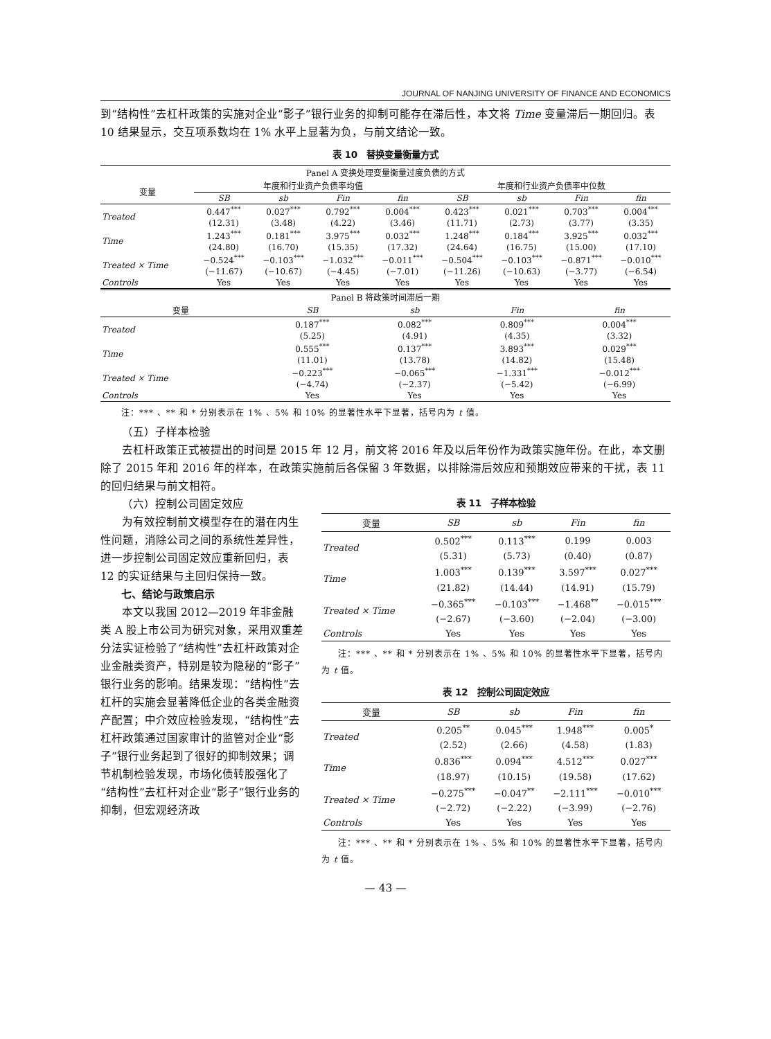JOURNAL OF NANJING UNIVERSITY OF FINANCE AND ECONOMICS
到“结构性”去杠杆政策的实施对企业“影子”银行业务的抑制可能存在滞后性，本文将 Time 变量滞后一期回归。表 10 结果显示，交互项系数均在 1% 水平上显著为负，与前文结论一致。
表 10　替换变量衡量方式
| Panel A 变换处理变量衡量过度负债的方式 | | | | | | | | |
| 变量 | 年度和行业资产负债率均值 | | | | 年度和行业资产负债率中位数 | | | |
| | SB | sb | Fin | fin | SB | sb | Fin | fin |
| Treated | 0.447<sup>***</sup> | 0.027<sup>***</sup> | 0.792<sup>***</sup> | 0.004<sup>***</sup> | 0.423<sup>***</sup> | 0.021<sup>***</sup> | 0.703<sup>***</sup> | 0.004<sup>***</sup> |
| | (12.31) | (3.48) | (4.22) | (3.46) | (11.71) | (2.73) | (3.77) | (3.35) |
| Time | 1.243<sup>***</sup> | 0.181<sup>***</sup> | 3.975<sup>***</sup> | 0.032<sup>***</sup> | 1.248<sup>***</sup> | 0.184<sup>***</sup> | 3.925<sup>***</sup> | 0.032<sup>***</sup> |
| | (24.80) | (16.70) | (15.35) | (17.32) | (24.64) | (16.75) | (15.00) | (17.10) |
| Treated × Time | −0.524<sup>***</sup> | −0.103<sup>***</sup> | −1.032<sup>***</sup> | −0.011<sup>***</sup> | −0.504<sup>***</sup> | −0.103<sup>***</sup> | −0.871<sup>***</sup> | −0.010<sup>***</sup> |
| | (−11.67) | (−10.67) | (−4.45) | (−7.01) | (−11.26) | (−10.63) | (−3.77) | (−6.54) |
| Controls | Yes | Yes | Yes | Yes | Yes | Yes | Yes | Yes |
| Panel B 将政策时间滞后一期 | | | | |
| 变量 | SB | sb | Fin | fin |
| Treated | 0.187<sup>***</sup> | 0.082<sup>***</sup> | 0.809<sup>***</sup> | 0.004<sup>***</sup> |
| | (5.25) | (4.91) | (4.35) | (3.32) |
| Time | 0.555<sup>***</sup> | 0.137<sup>***</sup> | 3.893<sup>***</sup> | 0.029<sup>***</sup> |
| | (11.01) | (13.78) | (14.82) | (15.48) |
| Treated × Time | −0.223<sup>***</sup> | −0.065<sup>***</sup> | −1.331<sup>***</sup> | −0.012<sup>***</sup> |
| | (−4.74) | (−2.37) | (−5.42) | (−6.99) |
| Controls | Yes | Yes | Yes | Yes |
注：*** 、** 和 * 分别表示在 1% 、5% 和 10% 的显著性水平下显著，括号内为 t 值。
（五）子样本检验
去杠杆政策正式被提出的时间是 2015 年 12 月，前文将 2016 年及以后年份作为政策实施年份。在此，本文删除了 2015 年和 2016 年的样本，在政策实施前后各保留 3 年数据，以排除滞后效应和预期效应带来的干扰，表 11 的回归结果与前文相符。
（六）控制公司固定效应
为有效控制前文模型存在的潜在内生性问题，消除公司之间的系统性差异性，进一步控制公司固定效应重新回归，表 12 的实证结果与主回归保持一致。
七、结论与政策启示
本文以我国 2012—2019 年非金融类 A 股上市公司为研究对象，采用双重差分法实证检验了“结构性”去杠杆政策对企业金融类资产，特别是较为隐秘的“影子”银行业务的影响。结果发现：“结构性”去杠杆的实施会显著降低企业的各类金融资产配置；中介效应检验发现，“结构性”去杠杆政策通过国家审计的监管对企业“影子”银行业务起到了很好的抑制效果；调节机制检验发现，市场化债转股强化了“结构性”去杠杆对企业“影子”银行业务的抑制，但宏观经济政
表 11　子样本检验
| 变量 | SB | sb | Fin | fin |
| Treated | 0.502<sup>***</sup> | 0.113<sup>***</sup> | 0.199 | 0.003 |
| | (5.31) | (5.73) | (0.40) | (0.87) |
| Time | 1.003<sup>***</sup> | 0.139<sup>***</sup> | 3.597<sup>***</sup> | 0.027<sup>***</sup> |
| | (21.82) | (14.44) | (14.91) | (15.79) |
| Treated × Time | −0.365<sup>***</sup> | −0.103<sup>***</sup> | −1.468<sup>**</sup> | −0.015<sup>***</sup> |
| | (−2.67) | (−3.60) | (−2.04) | (−3.00) |
| Controls | Yes | Yes | Yes | Yes |
注：*** 、** 和 * 分别表示在 1% 、5% 和 10% 的显著性水平下显著，括号内为 t 值。
表 12　控制公司固定效应
| 变量 | SB | sb | Fin | fin |
| Treated | 0.205<sup>**</sup> | 0.045<sup>***</sup> | 1.948<sup>***</sup> | 0.005<sup>*</sup> |
| | (2.52) | (2.66) | (4.58) | (1.83) |
| Time | 0.836<sup>***</sup> | 0.094<sup>***</sup> | 4.512<sup>***</sup> | 0.027<sup>***</sup> |
| | (18.97) | (10.15) | (19.58) | (17.62) |
| Treated × Time | −0.275<sup>***</sup> | −0.047<sup>**</sup> | −2.111<sup>***</sup> | −0.010<sup>***</sup> |
| | (−2.72) | (−2.22) | (−3.99) | (−2.76) |
| Controls | Yes | Yes | Yes | Yes |
注：*** 、** 和 * 分别表示在 1% 、5% 和 10% 的显著性水平下显著，括号内为 t 值。
— 43 —